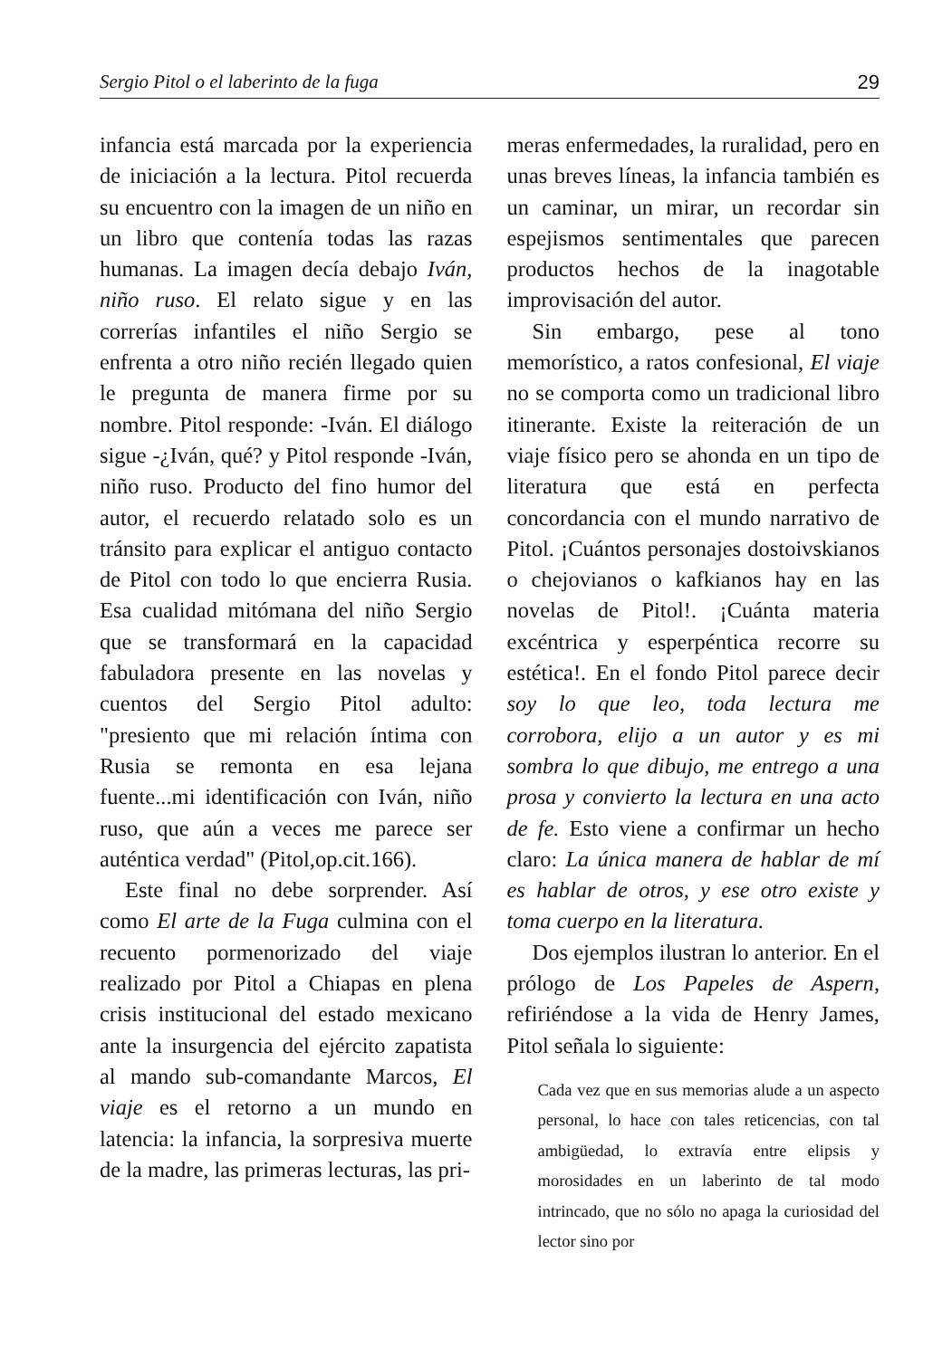Sergio Pitol o el laberinto de la fuga 29
infancia está marcada por la experiencia de iniciación a la lectura. Pitol recuerda su encuentro con la imagen de un niño en un libro que contenía todas las razas humanas. La imagen decía debajo Iván, niño ruso. El relato sigue y en las correrías infantiles el niño Sergio se enfrenta a otro niño recién llegado quien le pregunta de manera firme por su nombre. Pitol responde: -Iván. El diálogo sigue -¿Iván, qué? y Pitol responde -Iván, niño ruso. Producto del fino humor del autor, el recuerdo relatado solo es un tránsito para explicar el antiguo contacto de Pitol con todo lo que encierra Rusia. Esa cualidad mitómana del niño Sergio que se transformará en la capacidad fabuladora presente en las novelas y cuentos del Sergio Pitol adulto: "presiento que mi relación íntima con Rusia se remonta en esa lejana fuente...mi identificación con Iván, niño ruso, que aún a veces me parece ser auténtica verdad" (Pitol,op.cit.166).
Este final no debe sorprender. Así como El arte de la Fuga culmina con el recuento pormenorizado del viaje realizado por Pitol a Chiapas en plena crisis institucional del estado mexicano ante la insurgencia del ejército zapatista al mando sub-comandante Marcos, El viaje es el retorno a un mundo en latencia: la infancia, la sorpresiva muerte de la madre, las primeras lecturas, las pri-
meras enfermedades, la ruralidad, pero en unas breves líneas, la infancia también es un caminar, un mirar, un recordar sin espejismos sentimentales que parecen productos hechos de la inagotable improvisación del autor.
Sin embargo, pese al tono memorístico, a ratos confesional, El viaje no se comporta como un tradicional libro itinerante. Existe la reiteración de un viaje físico pero se ahonda en un tipo de literatura que está en perfecta concordancia con el mundo narrativo de Pitol. ¡Cuántos personajes dostoivskianos o chejovianos o kafkianos hay en las novelas de Pitol!. ¡Cuánta materia excéntrica y esperpéntica recorre su estética!. En el fondo Pitol parece decir soy lo que leo, toda lectura me corrobora, elijo a un autor y es mi sombra lo que dibujo, me entrego a una prosa y convierto la lectura en una acto de fe. Esto viene a confirmar un hecho claro: La única manera de hablar de mí es hablar de otros, y ese otro existe y toma cuerpo en la literatura.
Dos ejemplos ilustran lo anterior. En el prólogo de Los Papeles de Aspern, refiriéndose a la vida de Henry James, Pitol señala lo siguiente:
Cada vez que en sus memorias alude a un aspecto personal, lo hace con tales reticencias, con tal ambigüedad, lo extravía entre elipsis y morosidades en un laberinto de tal modo intrincado, que no sólo no apaga la curiosidad del lector sino por